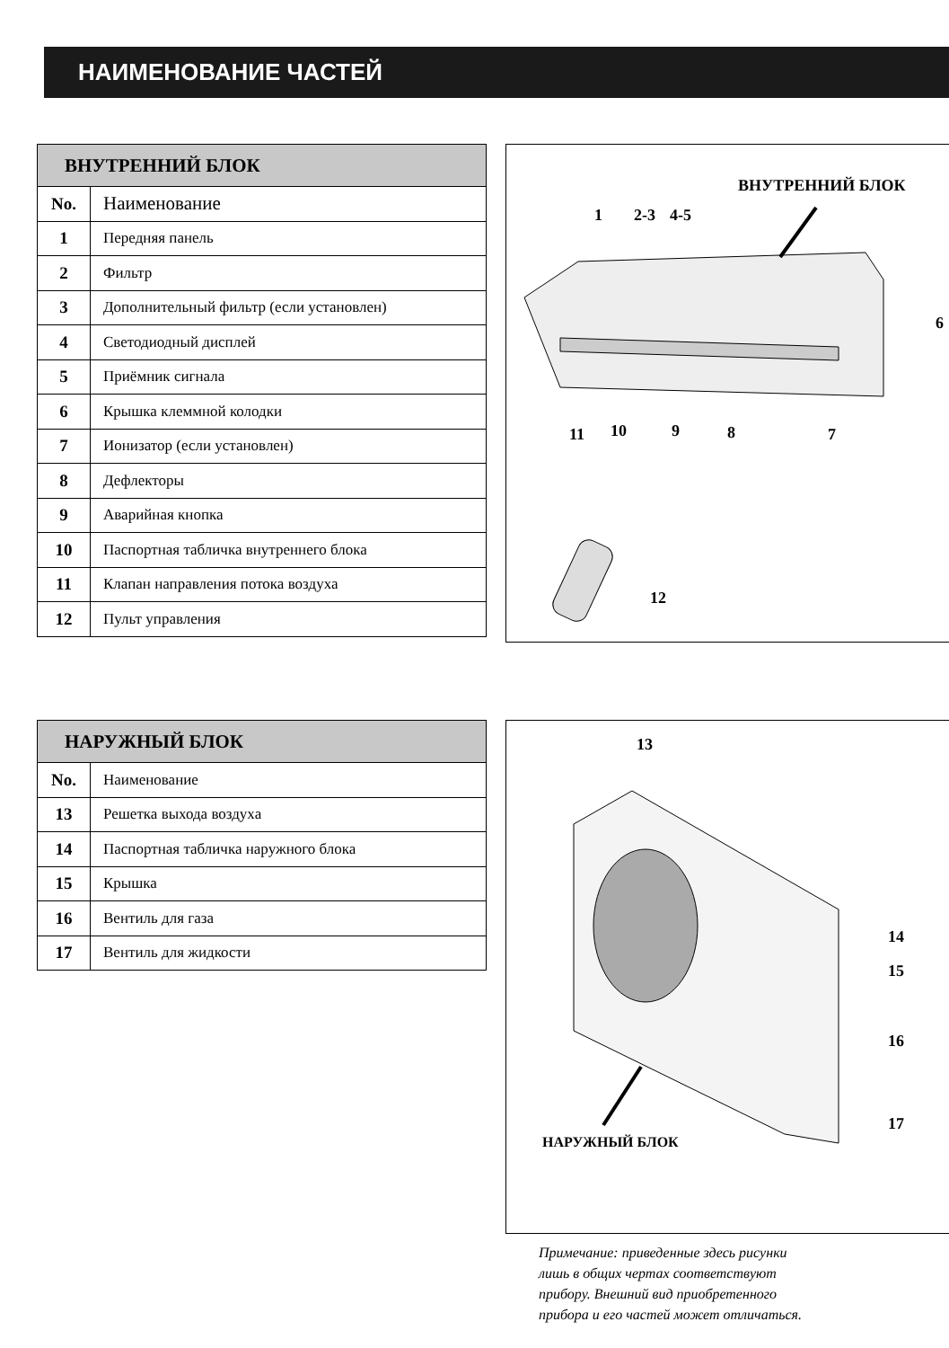НАИМЕНОВАНИЕ ЧАСТЕЙ
| ВНУТРЕННИЙ БЛОК | |
| --- | --- |
| No. | Наименование |
| 1 | Передняя панель |
| 2 | Фильтр |
| 3 | Дополнительный фильтр (если установлен) |
| 4 | Светодиодный дисплей |
| 5 | Приёмник сигнала |
| 6 | Крышка клеммной колодки |
| 7 | Ионизатор (если установлен) |
| 8 | Дефлекторы |
| 9 | Аварийная кнопка |
| 10 | Паспортная табличка внутреннего блока |
| 11 | Клапан направления потока воздуха |
| 12 | Пульт управления |
ВНУТРЕННИЙ БЛОК
1 2-3 4-5
6
11 10 9 8 7
12
| НАРУЖНЫЙ БЛОК | |
| --- | --- |
| No. | Наименование |
| 13 | Решетка выхода воздуха |
| 14 | Паспортная табличка наружного блока |
| 15 | Крышка |
| 16 | Вентиль для газа |
| 17 | Вентиль для жидкости |
13
14
15
16
17
НАРУЖНЫЙ БЛОК
Примечание: приведенные здесь рисунки
лишь в общих чертах соответствуют
прибору. Внешний вид приобретенного
прибора и его частей может отличаться.